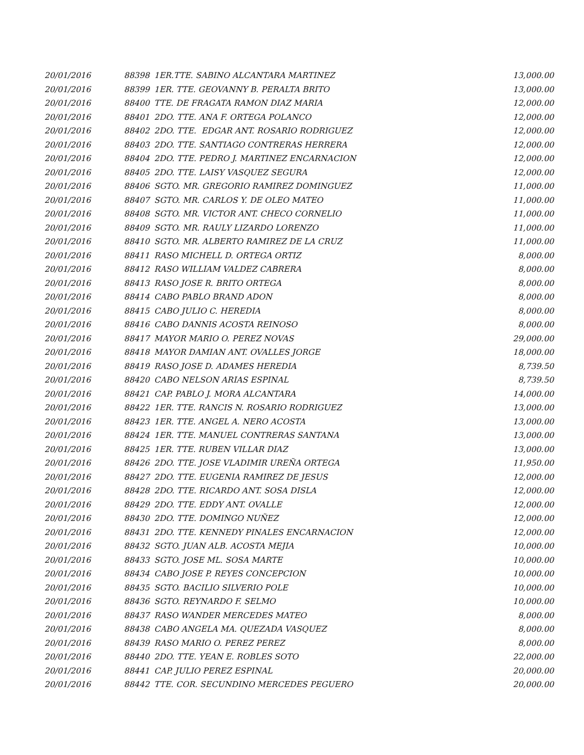| 20/01/2016 | 88398 | 1ER.TTE. SABINO ALCANTARA MARTINEZ | 13,000.00 |
| 20/01/2016 | 88399 | 1ER. TTE. GEOVANNY B. PERALTA BRITO | 13,000.00 |
| 20/01/2016 | 88400 | TTE. DE FRAGATA RAMON DIAZ MARIA | 12,000.00 |
| 20/01/2016 | 88401 | 2DO. TTE. ANA F. ORTEGA POLANCO | 12,000.00 |
| 20/01/2016 | 88402 | 2DO. TTE. EDGAR ANT. ROSARIO RODRIGUEZ | 12,000.00 |
| 20/01/2016 | 88403 | 2DO. TTE. SANTIAGO CONTRERAS HERRERA | 12,000.00 |
| 20/01/2016 | 88404 | 2DO. TTE. PEDRO J. MARTINEZ ENCARNACION | 12,000.00 |
| 20/01/2016 | 88405 | 2DO. TTE. LAISY VASQUEZ SEGURA | 12,000.00 |
| 20/01/2016 | 88406 | SGTO. MR. GREGORIO RAMIREZ DOMINGUEZ | 11,000.00 |
| 20/01/2016 | 88407 | SGTO. MR. CARLOS Y. DE OLEO MATEO | 11,000.00 |
| 20/01/2016 | 88408 | SGTO. MR. VICTOR ANT. CHECO CORNELIO | 11,000.00 |
| 20/01/2016 | 88409 | SGTO. MR. RAULY LIZARDO LORENZO | 11,000.00 |
| 20/01/2016 | 88410 | SGTO. MR. ALBERTO RAMIREZ DE LA CRUZ | 11,000.00 |
| 20/01/2016 | 88411 | RASO MICHELL D. ORTEGA ORTIZ | 8,000.00 |
| 20/01/2016 | 88412 | RASO WILLIAM VALDEZ CABRERA | 8,000.00 |
| 20/01/2016 | 88413 | RASO JOSE R. BRITO ORTEGA | 8,000.00 |
| 20/01/2016 | 88414 | CABO PABLO BRAND ADON | 8,000.00 |
| 20/01/2016 | 88415 | CABO JULIO C. HEREDIA | 8,000.00 |
| 20/01/2016 | 88416 | CABO DANNIS ACOSTA REINOSO | 8,000.00 |
| 20/01/2016 | 88417 | MAYOR MARIO O. PEREZ NOVAS | 29,000.00 |
| 20/01/2016 | 88418 | MAYOR DAMIAN ANT. OVALLES JORGE | 18,000.00 |
| 20/01/2016 | 88419 | RASO JOSE D. ADAMES HEREDIA | 8,739.50 |
| 20/01/2016 | 88420 | CABO NELSON ARIAS ESPINAL | 8,739.50 |
| 20/01/2016 | 88421 | CAP. PABLO J. MORA ALCANTARA | 14,000.00 |
| 20/01/2016 | 88422 | 1ER. TTE. RANCIS N. ROSARIO RODRIGUEZ | 13,000.00 |
| 20/01/2016 | 88423 | 1ER. TTE. ANGEL A. NERO ACOSTA | 13,000.00 |
| 20/01/2016 | 88424 | 1ER. TTE. MANUEL CONTRERAS SANTANA | 13,000.00 |
| 20/01/2016 | 88425 | 1ER. TTE. RUBEN VILLAR DIAZ | 13,000.00 |
| 20/01/2016 | 88426 | 2DO. TTE. JOSE VLADIMIR UREÑA ORTEGA | 11,950.00 |
| 20/01/2016 | 88427 | 2DO. TTE. EUGENIA RAMIREZ DE JESUS | 12,000.00 |
| 20/01/2016 | 88428 | 2DO. TTE. RICARDO ANT. SOSA DISLA | 12,000.00 |
| 20/01/2016 | 88429 | 2DO. TTE. EDDY ANT. OVALLE | 12,000.00 |
| 20/01/2016 | 88430 | 2DO. TTE. DOMINGO NUÑEZ | 12,000.00 |
| 20/01/2016 | 88431 | 2DO. TTE. KENNEDY PINALES ENCARNACION | 12,000.00 |
| 20/01/2016 | 88432 | SGTO. JUAN ALB. ACOSTA MEJIA | 10,000.00 |
| 20/01/2016 | 88433 | SGTO. JOSE ML. SOSA MARTE | 10,000.00 |
| 20/01/2016 | 88434 | CABO JOSE P. REYES CONCEPCION | 10,000.00 |
| 20/01/2016 | 88435 | SGTO. BACILIO SILVERIO POLE | 10,000.00 |
| 20/01/2016 | 88436 | SGTO. REYNARDO F. SELMO | 10,000.00 |
| 20/01/2016 | 88437 | RASO WANDER MERCEDES MATEO | 8,000.00 |
| 20/01/2016 | 88438 | CABO ANGELA MA. QUEZADA VASQUEZ | 8,000.00 |
| 20/01/2016 | 88439 | RASO MARIO O. PEREZ PEREZ | 8,000.00 |
| 20/01/2016 | 88440 | 2DO. TTE. YEAN E. ROBLES SOTO | 22,000.00 |
| 20/01/2016 | 88441 | CAP. JULIO PEREZ ESPINAL | 20,000.00 |
| 20/01/2016 | 88442 | TTE. COR. SECUNDINO MERCEDES PEGUERO | 20,000.00 |